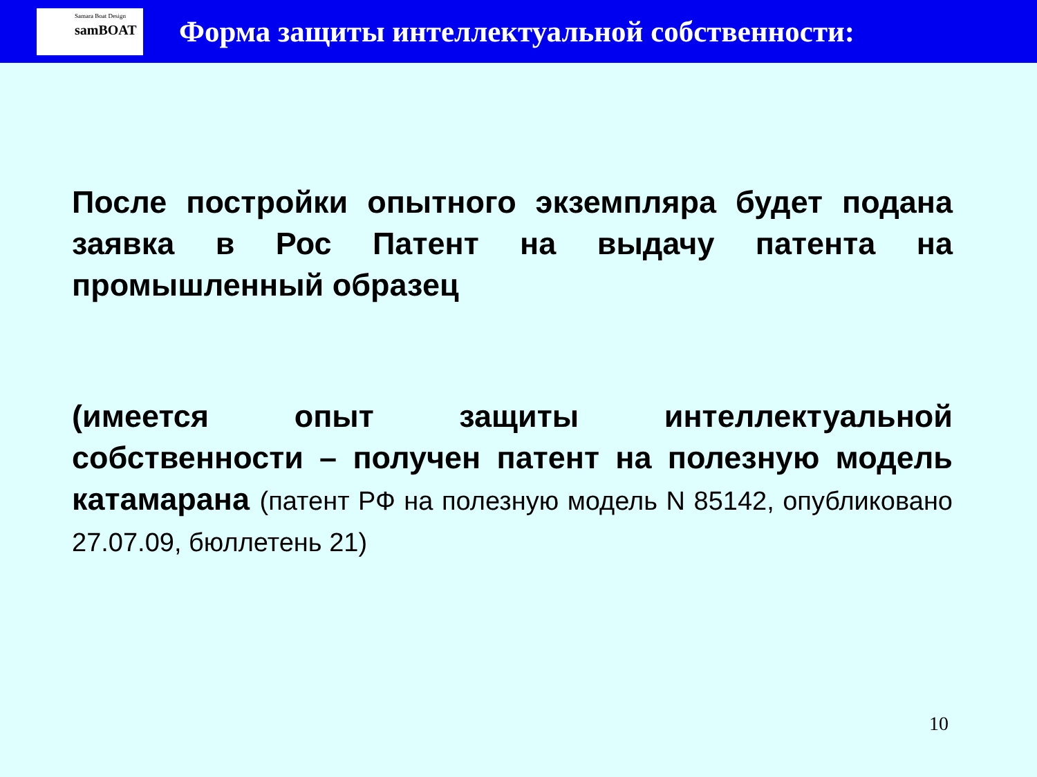Samara Boat Design
samBOAT
Форма защиты интеллектуальной собственности:
После постройки опытного экземпляра будет подана заявка в Рос Патент на выдачу патента на промышленный образец
(имеется опыт защиты интеллектуальной собственности – получен патент на полезную модель катамарана (патент РФ на полезную модель N 85142, опубликовано 27.07.09, бюллетень 21)
10